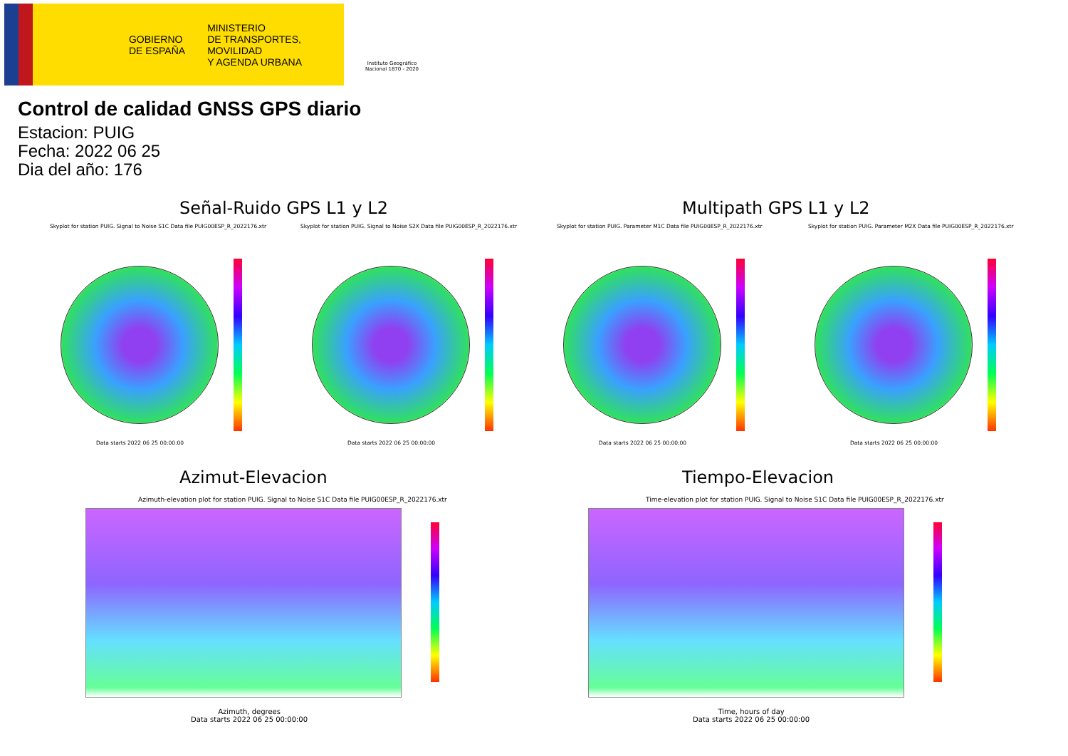GOBIERNO
DE ESPAÑA
MINISTERIO
DE TRANSPORTES, MOVILIDAD
Y AGENDA URBANA
Instituto Geográfico Nacional 1870 - 2020
Control de calidad GNSS GPS diario
Estacion: PUIG
Fecha: 2022 06 25
Dia del año: 176
Señal-Ruido GPS L1 y L2 Multipath GPS L1 y L2
Skyplot for station PUIG. Signal to Noise S1C Data file PUIG00ESP_R_2022176.xtr
Skyplot for station PUIG. Signal to Noise S2X Data file PUIG00ESP_R_2022176.xtr
Skyplot for station PUIG. Parameter M1C Data file PUIG00ESP_R_2022176.xtr
Skyplot for station PUIG. Parameter M2X Data file PUIG00ESP_R_2022176.xtr
Data starts 2022 06 25 00:00:00
Data starts 2022 06 25 00:00:00
Data starts 2022 06 25 00:00:00
Data starts 2022 06 25 00:00:00
Azimut-Elevacion Tiempo-Elevacion
Azimuth-elevation plot for station PUIG. Signal to Noise S1C Data file PUIG00ESP_R_2022176.xtr
Time-elevation plot for station PUIG. Signal to Noise S1C Data file PUIG00ESP_R_2022176.xtr
Azimuth, degrees
Data starts 2022 06 25 00:00:00
Time, hours of day
Data starts 2022 06 25 00:00:00